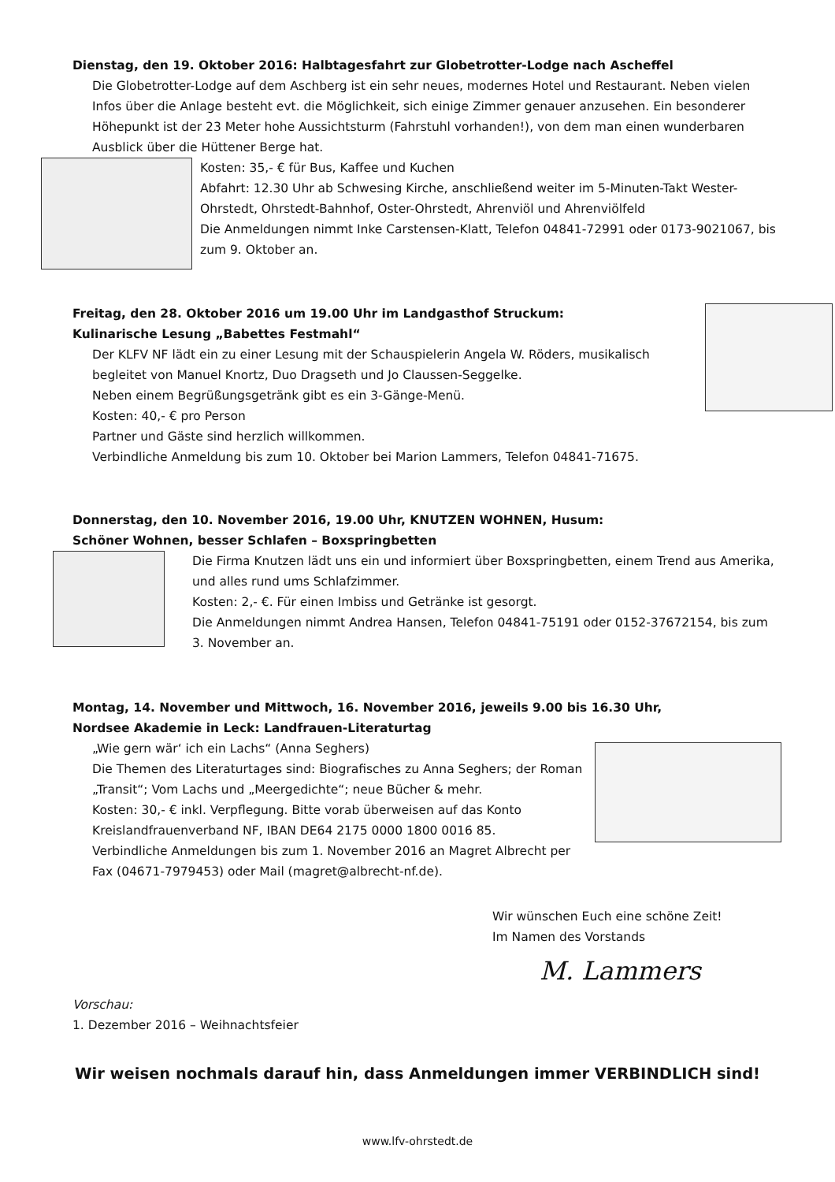Dienstag, den 19. Oktober 2016: Halbtagesfahrt zur Globetrotter-Lodge nach Ascheffel
Die Globetrotter-Lodge auf dem Aschberg ist ein sehr neues, modernes Hotel und Restaurant. Neben vielen Infos über die Anlage besteht evt. die Möglichkeit, sich einige Zimmer genauer anzusehen. Ein besonderer Höhepunkt ist der 23 Meter hohe Aussichtsturm (Fahrstuhl vorhanden!), von dem man einen wunderbaren Ausblick über die Hüttener Berge hat.
Kosten: 35,- € für Bus, Kaffee und Kuchen
Abfahrt: 12.30 Uhr ab Schwesing Kirche, anschließend weiter im 5-Minuten-Takt Wester-Ohrstedt, Ohrstedt-Bahnhof, Oster-Ohrstedt, Ahrenviöl und Ahrenviölfeld
Die Anmeldungen nimmt Inke Carstensen-Klatt, Telefon 04841-72991 oder 0173-9021067, bis zum 9. Oktober an.
Freitag, den 28. Oktober 2016 um 19.00 Uhr im Landgasthof Struckum:
Kulinarische Lesung „Babettes Festmahl“
Der KLFV NF lädt ein zu einer Lesung mit der Schauspielerin Angela W. Röders, musikalisch begleitet von Manuel Knortz, Duo Dragseth und Jo Claussen-Seggelke.
Neben einem Begrüßungsgetränk gibt es ein 3-Gänge-Menü.
Kosten: 40,- € pro Person
Partner und Gäste sind herzlich willkommen.
Verbindliche Anmeldung bis zum 10. Oktober bei Marion Lammers, Telefon 04841-71675.
Donnerstag, den 10. November 2016, 19.00 Uhr, KNUTZEN WOHNEN, Husum:
Schöner Wohnen, besser Schlafen – Boxspringbetten
Die Firma Knutzen lädt uns ein und informiert über Boxspringbetten, einem Trend aus Amerika, und alles rund ums Schlafzimmer.
Kosten: 2,- €. Für einen Imbiss und Getränke ist gesorgt.
Die Anmeldungen nimmt Andrea Hansen, Telefon 04841-75191 oder 0152-37672154, bis zum 3. November an.
Montag, 14. November und Mittwoch, 16. November 2016, jeweils 9.00 bis 16.30 Uhr,
Nordsee Akademie in Leck: Landfrauen-Literaturtag
„Wie gern wär‘ ich ein Lachs“ (Anna Seghers)
Die Themen des Literaturtages sind: Biografisches zu Anna Seghers; der Roman „Transit“; Vom Lachs und „Meergedichte“; neue Bücher & mehr.
Kosten: 30,- € inkl. Verpflegung. Bitte vorab überweisen auf das Konto Kreislandfrauenverband NF, IBAN DE64 2175 0000 1800 0016 85.
Verbindliche Anmeldungen bis zum 1. November 2016 an Magret Albrecht per Fax (04671-7979453) oder Mail (magret@albrecht-nf.de).
Wir wünschen Euch eine schöne Zeit!
Im Namen des Vorstands
M. Lammers
Vorschau:
1. Dezember 2016 – Weihnachtsfeier
Wir weisen nochmals darauf hin, dass Anmeldungen immer VERBINDLICH sind!
www.lfv-ohrstedt.de